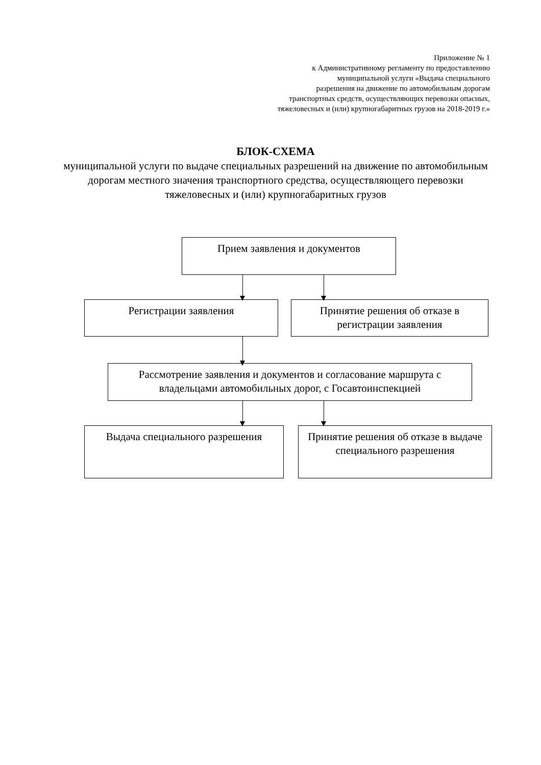Приложение № 1
к Административному регламенту по предоставлению
муниципальной услуги «Выдача специального
разрешения на движение по автомобильным дорогам
транспортных средств, осуществляющих перевозки опасных,
тяжеловесных и (или) крупногабаритных грузов на 2018-2019 г.»
БЛОК-СХЕМА
муниципальной услуги по выдаче специальных разрешений на движение по автомобильным дорогам местного значения транспортного средства, осуществляющего перевозки тяжеловесных и (или) крупногабаритных грузов
Прием заявления и документов
Регистрации заявления
Принятие решения об отказе в регистрации заявления
Рассмотрение заявления и документов и согласование маршрута с владельцами автомобильных дорог, с Госавтоинспекцией
Выдача специального разрешения
Принятие решения об отказе в выдаче специального разрешения